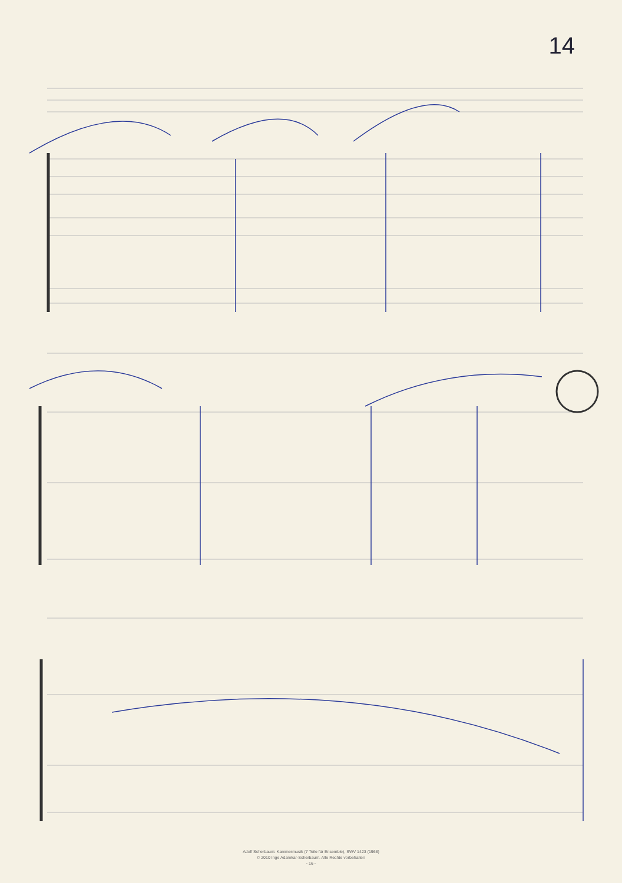14
Adolf Scherbaum: Kammermusik (7 Teile für Ensemble), SWV 1423 (1968)
© 2010 Inge Adamkar-Scherbaum. Alle Rechte vorbehalten
- 16 -